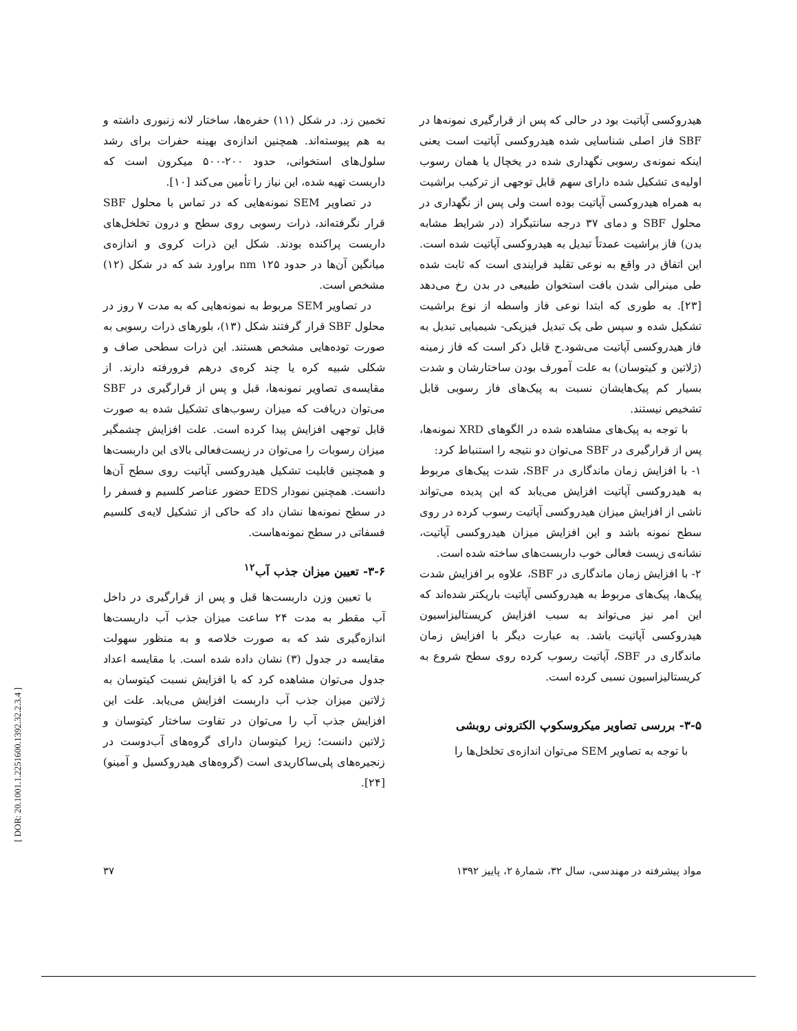هیدروکسی آپاتیت بود در حالی که پس از قرارگیری نمونه‌ها در SBF فاز اصلی شناسایی شده هیدروکسی آپاتیت است یعنی اینکه نمونه‌ی رسوبی نگهداری شده در یخچال یا همان رسوب اولیه‌ی تشکیل شده دارای سهم قابل توجهی از ترکیب براشیت به همراه هیدروکسی آپاتیت بوده است ولی پس از نگهداری در محلول SBF و دمای ۳۷ درجه سانتیگراد (در شرایط مشابه بدن) فاز براشیت عمدتاً تبدیل به هیدروکسی آپاتیت شده است. این اتفاق در واقع به نوعی تقلید فرایندی است که ثابت شده طی مینرالی شدن بافت استخوان طبیعی در بدن رخ می‌دهد [۲۳]. به طوری که ابتدا نوعی فاز واسطه از نوع براشیت تشکیل شده و سپس طی یک تبدیل فیزیکی- شیمیایی تبدیل به فاز هیدروکسی آپاتیت می‌شود.ح قابل ذکر است که فاز زمینه (ژلاتین و کیتوسان) به علت آمورف بودن ساختارشان و شدت بسیار کم پیک‌هایشان نسبت به پیک‌های فاز رسوبی قابل تشخیص نیستند.
با توجه به پیک‌های مشاهده شده در الگوهای XRD نمونه‌ها، پس از قرارگیری در SBF می‌توان دو نتیجه را استنباط کرد:
۱- با افزایش زمان ماندگاری در SBF، شدت پیک‌های مربوط به هیدروکسی آپاتیت افزایش می‌یابد که این پدیده می‌تواند ناشی از افزایش میزان هیدروکسی آپاتیت رسوب کرده در روی سطح نمونه باشد و این افزایش میزان هیدروکسی آپاتیت، نشانه‌ی زیست فعالی خوب داربست‌های ساخته شده است.
۲- با افزایش زمان ماندگاری در SBF، علاوه بر افزایش شدت پیک‌ها، پیک‌های مربوط به هیدروکسی آپاتیت باریکتر شده‌اند که این امر نیز می‌تواند به سبب افزایش کریستالیزاسیون هیدروکسی آپاتیت باشد. به عبارت دیگر با افزایش زمان ماندگاری در SBF، آپاتیت رسوب کرده روی سطح شروع به کریستالیزاسیون نسبی کرده است.
۳-۵- بررسی تصاویر میکروسکوپ الکترونی روبشی
با توجه به تصاویر SEM می‌توان اندازه‌ی تخلخل‌ها را
تخمین زد. در شکل (۱۱) حفره‌ها، ساختار لانه زنبوری داشته و به هم پیوسته‌اند. همچنین اندازه‌ی بهینه حفرات برای رشد سلول‌های استخوانی، حدود ۲۰۰-۵۰۰ میکرون است که داربست تهیه شده، این نیاز را تأمین می‌کند [۱۰].
در تصاویر SEM نمونه‌هایی که در تماس با محلول SBF قرار نگرفته‌اند، ذرات رسوبی روی سطح و درون تخلخل‌های داربست پراکنده بودند. شکل این ذرات کروی و اندازه‌ی میانگین آن‌ها در حدود ۱۲۵ nm براورد شد که در شکل (۱۲) مشخص است.
در تصاویر SEM مربوط به نمونه‌هایی که به مدت ۷ روز در محلول SBF قرار گرفتند شکل (۱۳)، بلورهای ذرات رسوبی به صورت توده‌هایی مشخص هستند. این ذرات سطحی صاف و شکلی شبیه کره یا چند کره‌ی درهم فرورفته دارند. از مقایسه‌ی تصاویر نمونه‌ها، قبل و پس از قرارگیری در SBF می‌توان دریافت که میزان رسوب‌های تشکیل شده به صورت قابل توجهی افزایش پیدا کرده است. علت افزایش چشمگیر میزان رسوبات را می‌توان در زیست‌فعالی بالای این داربست‌ها و همچنین قابلیت تشکیل هیدروکسی آپاتیت روی سطح آن‌ها دانست. همچنین نمودار EDS حضور عناصر کلسیم و فسفر را در سطح نمونه‌ها نشان داد که حاکی از تشکیل لایه‌ی کلسیم فسفاتی در سطح نمونه‌هاست.
۳-۶- تعیین میزان جذب آب<sup>۱۲</sup>
با تعیین وزن داربست‌ها قبل و پس از قرارگیری در داخل آب مقطر به مدت ۲۴ ساعت میزان جذب آب داربست‌ها اندازه‌گیری شد که به صورت خلاصه و به منظور سهولت مقایسه در جدول (۳) نشان داده شده است. با مقایسه اعداد جدول می‌توان مشاهده کرد که با افزایش نسبت کیتوسان به ژلاتین میزان جذب آب داربست افزایش می‌یابد. علت این افزایش جذب آب را می‌توان در تفاوت ساختار کیتوسان و ژلاتین دانست؛ زیرا کیتوسان دارای گروه‌های آب‌دوست در زنجیره‌های پلی‌ساکاریدی است (گروه‌های هیدروکسیل و آمینو) [۲۴].
مواد پیشرفته در مهندسی، سال ۳۲، شمارهٔ ۲، پاییز ۱۳۹۲ ۳۷
[ DOR: 20.1001.1.2251600.1392.32.2.3.4 ]